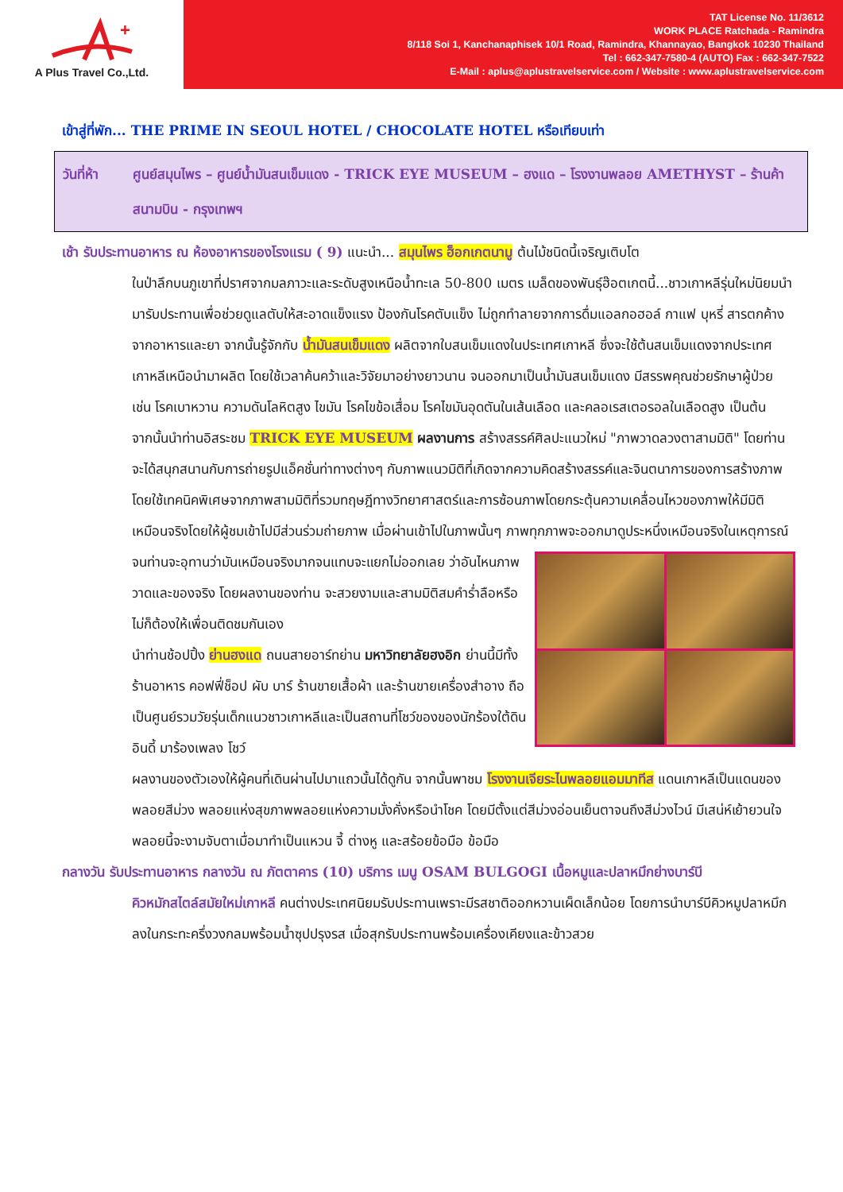+
A Plus Travel Co.,Ltd.
TAT License No. 11/3612
WORK PLACE Ratchada - Ramindra
8/118 Soi 1, Kanchanaphisek 10/1 Road, Ramindra, Khannayao, Bangkok 10230 Thailand
Tel : 662-347-7580-4 (AUTO) Fax : 662-347-7522
E-Mail : aplus@aplustravelservice.com / Website : www.aplustravelservice.com
เข้าสู่ที่พัก... THE PRIME IN SEOUL HOTEL / CHOCOLATE HOTEL หรือเทียบเท่า
วันที่ห้า ศูนย์สมุนไพร – ศูนย์น้ำมันสนเข็มแดง - TRICK EYE MUSEUM – ฮงแด – โรงงานพลอย AMETHYST – ร้านค้าสนามบิน - กรุงเทพฯ
เช้า รับประทานอาหาร ณ ห้องอาหารของโรงแรม ( 9) แนะนำ... สมุนไพร ฮ็อกเกตนามู ต้นไม้ชนิดนี้เจริญเติบโต
ในป่าลึกบนภูเขาที่ปราศจากมลภาวะและระดับสูงเหนือน้ำทะเล 50-800 เมตร เมล็ดของพันธุ์ฮ๊อตเกตนี้...ชาวเกาหลีรุ่นใหม่นิยมนำมารับประทานเพื่อช่วยดูแลตับให้สะอาดแข็งแรง ป้องกันโรคตับแข็ง ไม่ถูกทำลายจากการดื่มแอลกอฮอล์ กาแฟ บุหรี่ สารตกค้างจากอาหารและยา จากนั้นรู้จักกับ น้ำมันสนเข็มแดง ผลิตจากใบสนเข็มแดงในประเทศเกาหลี ซึ่งจะใช้ต้นสนเข็มแดงจากประเทศเกาหลีเหนือนำมาผลิต โดยใช้เวลาค้นคว้าและวิจัยมาอย่างยาวนาน จนออกมาเป็นน้ำมันสนเข็มแดง มีสรรพคุณช่วยรักษาผู้ป่วย เช่น โรคเบาหวาน ความดันโลหิตสูง ไขมัน โรคไขข้อเสื่อม โรคไขมันอุดตันในเส้นเลือด และคลอเรสเตอรอลในเลือดสูง เป็นต้น
จากนั้นนำท่านอิสระชม TRICK EYE MUSEUM ผลงานการ สร้างสรรค์ศิลปะแนวใหม่ "ภาพวาดลวงตาสามมิติ" โดยท่านจะได้สนุกสนานกับการถ่ายรูปแอ็คชั่นท่าทางต่างๆ กับภาพแนวมิติที่เกิดจากความคิดสร้างสรรค์และจินตนาการของการสร้างภาพโดยใช้เทคนิคพิเศษจากภาพสามมิติที่รวมทฤษฎีทางวิทยาศาสตร์และการซ้อนภาพโดยกระตุ้นความเคลื่อนไหวของภาพให้มีมิติเหมือนจริงโดยให้ผู้ชมเข้าไปมีส่วนร่วมถ่ายภาพ เมื่อผ่านเข้าไปในภาพนั้นๆ ภาพทุกภาพจะออกมาดูประหนึ่งเหมือนจริงในเหตุการณ์
จนท่านจะอุทานว่ามันเหมือนจริงมากจนแทบจะแยกไม่ออกเลย ว่าอันไหนภาพวาดและของจริง โดยผลงานของท่าน จะสวยงามและสามมิติสมคำร่ำลือหรือไม่ก็ต้องให้เพื่อนติดชมกันเอง
นำท่านช้อปปิ้ง ย่านฮงแด ถนนสายอาร์ทย่าน มหาวิทยาลัยฮงอิก ย่านนี้มีทั้งร้านอาหาร คอฟฟี่ช็อป ผับ บาร์ ร้านขายเสื้อผ้า และร้านขายเครื่องสำอาง ถือเป็นศูนย์รวมวัยรุ่นเด็กแนวชาวเกาหลีและเป็นสถานที่โชว์ของของนักร้องใต้ดิน อินดี้ มาร้องเพลง โชว์
ผลงานของตัวเองให้ผู้คนที่เดินผ่านไปมาแถวนั้นได้ดูกัน จากนั้นพาชม โรงงานเจียระไนพลอยแอมมาทีส แดนเกาหลีเป็นแดนของพลอยสีม่วง พลอยแห่งสุขภาพพลอยแห่งความมั่งคั่งหรือนำโชค โดยมีตั้งแต่สีม่วงอ่อนเย็นตาจนถึงสีม่วงไวน์ มีเสน่ห์เย้ายวนใจ พลอยนี้จะงามจับตาเมื่อมาทำเป็นแหวน จี้ ต่างหู และสร้อยข้อมือ ข้อมือ
กลางวัน รับประทานอาหาร กลางวัน ณ ภัตตาคาร (10) บริการ เมนู OSAM BULGOGI เนื้อหมูและปลาหมึกย่างบาร์บี
คิวหมักสไตล์สมัยใหม่เกาหลี คนต่างประเทศนิยมรับประทานเพราะมีรสชาติออกหวานเผ็ดเล็กน้อย โดยการนำบาร์บีคิวหมูปลาหมึกลงในกระทะครึ่งวงกลมพร้อมน้ำซุปปรุงรส เมื่อสุกรับประทานพร้อมเครื่องเคียงและข้าวสวย